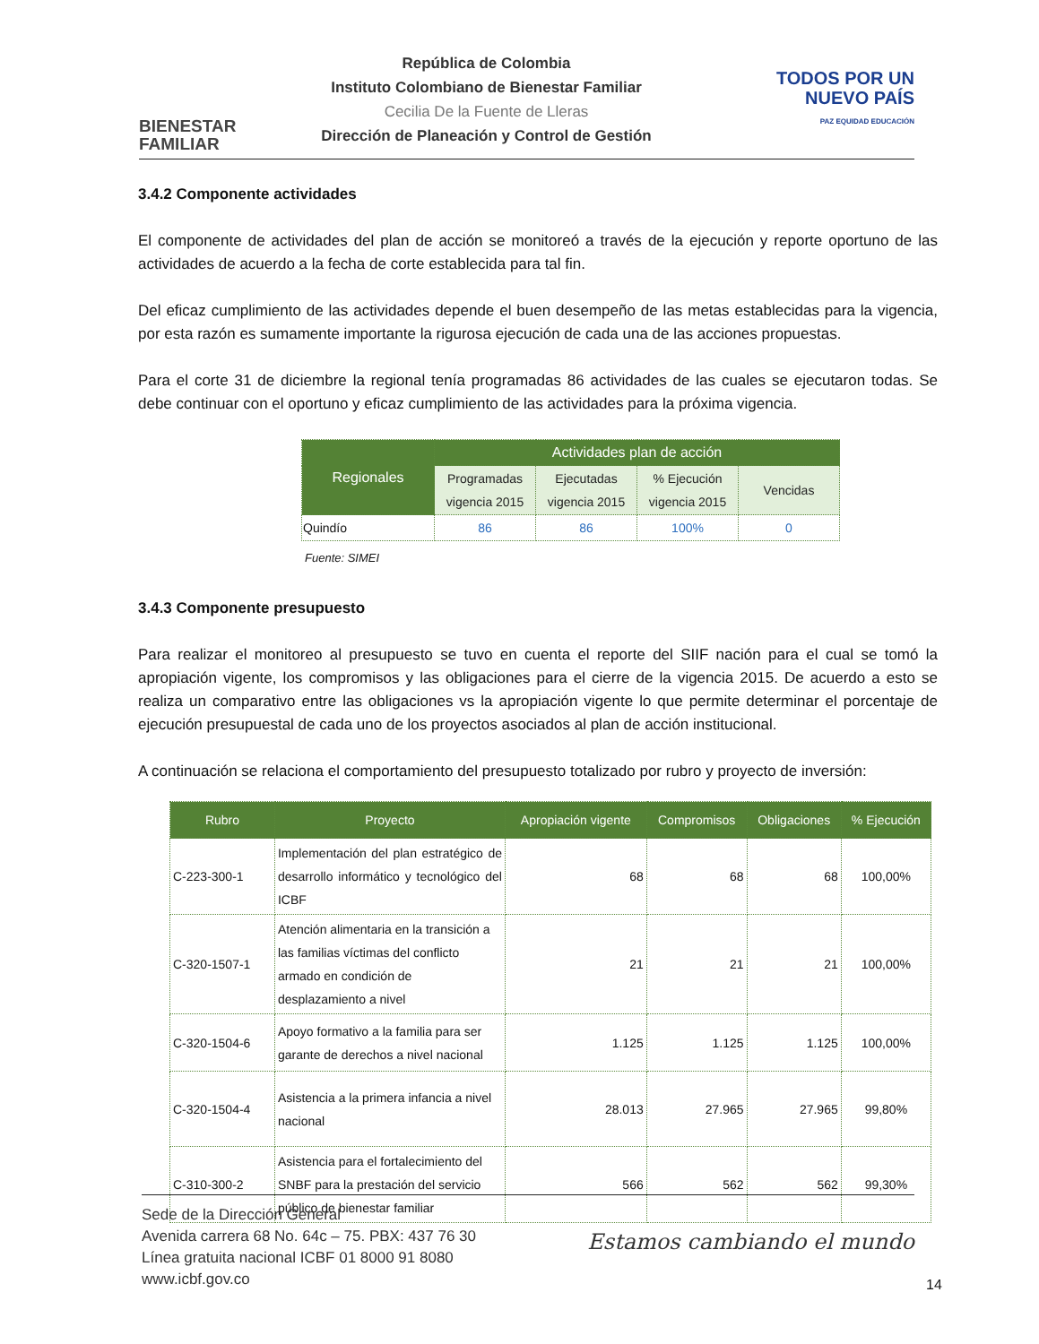BIENESTAR
FAMILIAR
República de Colombia
Instituto Colombiano de Bienestar Familiar
Cecilia De la Fuente de Lleras
Dirección de Planeación y Control de Gestión
TODOS POR UN
NUEVO PAÍS
PAZ EQUIDAD EDUCACIÓN
3.4.2 Componente actividades
El componente de actividades del plan de acción se monitoreó a través de la ejecución y reporte oportuno de las actividades de acuerdo a la fecha de corte establecida para tal fin.
Del eficaz cumplimiento de las actividades depende el buen desempeño de las metas establecidas para la vigencia, por esta razón es sumamente importante la rigurosa ejecución de cada una de las acciones propuestas.
Para el corte 31 de diciembre la regional tenía programadas 86 actividades de las cuales se ejecutaron todas. Se debe continuar con el oportuno y eficaz cumplimiento de las actividades para la próxima vigencia.
| Regionales | Actividades plan de acción | | | |
| --- | --- | --- | --- | --- |
| | Programadas vigencia 2015 | Ejecutadas vigencia 2015 | % Ejecución vigencia 2015 | Vencidas |
| Quindío | 86 | 86 | 100% | 0 |
Fuente: SIMEI
3.4.3 Componente presupuesto
Para realizar el monitoreo al presupuesto se tuvo en cuenta el reporte del SIIF nación para el cual se tomó la apropiación vigente, los compromisos y las obligaciones para el cierre de la vigencia 2015. De acuerdo a esto se realiza un comparativo entre las obligaciones vs la apropiación vigente lo que permite determinar el porcentaje de ejecución presupuestal de cada uno de los proyectos asociados al plan de acción institucional.
A continuación se relaciona el comportamiento del presupuesto totalizado por rubro y proyecto de inversión:
| Rubro | Proyecto | Apropiación vigente | Compromisos | Obligaciones | % Ejecución |
| --- | --- | --- | --- | --- | --- |
| C-223-300-1 | Implementación del plan estratégico de desarrollo informático y tecnológico del ICBF | 68 | 68 | 68 | 100,00% |
| C-320-1507-1 | Atención alimentaria en la transición a las familias víctimas del conflicto armado en condición de desplazamiento a nivel | 21 | 21 | 21 | 100,00% |
| C-320-1504-6 | Apoyo formativo a la familia para ser garante de derechos a nivel nacional | 1.125 | 1.125 | 1.125 | 100,00% |
| C-320-1504-4 | Asistencia a la primera infancia a nivel nacional | 28.013 | 27.965 | 27.965 | 99,80% |
| C-310-300-2 | Asistencia para el fortalecimiento del SNBF para la prestación del servicio público de bienestar familiar | 566 | 562 | 562 | 99,30% |
Sede de la Dirección General
Avenida carrera 68 No. 64c – 75. PBX: 437 76 30
Línea gratuita nacional ICBF 01 8000 91 8080
www.icbf.gov.co
Estamos cambiando el mundo
14